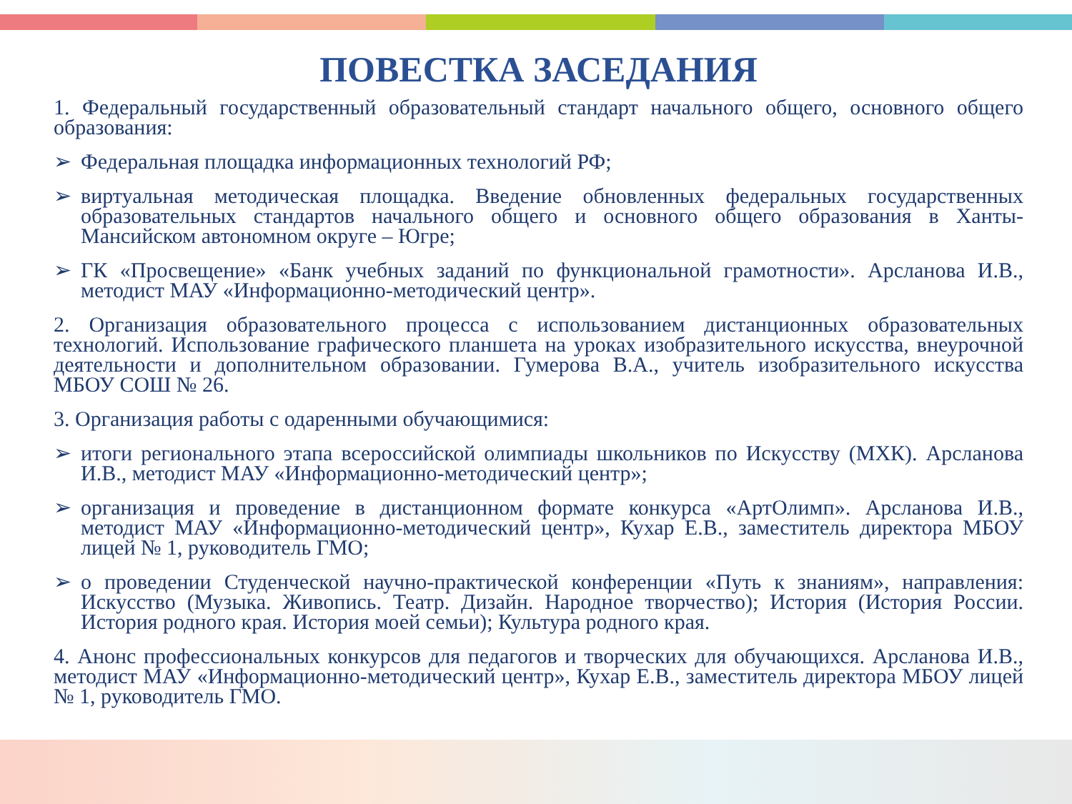ПОВЕСТКА ЗАСЕДАНИЯ
1. Федеральный государственный образовательный стандарт начального общего, основного общего образования:
➢ Федеральная площадка информационных технологий РФ;
➢ виртуальная методическая площадка. Введение обновленных федеральных государственных образовательных стандартов начального общего и основного общего образования в Ханты-Мансийском автономном округе – Югре;
➢ ГК «Просвещение» «Банк учебных заданий по функциональной грамотности». Арсланова И.В., методист МАУ «Информационно-методический центр».
2. Организация образовательного процесса с использованием дистанционных образовательных технологий. Использование графического планшета на уроках изобразительного искусства, внеурочной деятельности и дополнительном образовании. Гумерова В.А., учитель изобразительного искусства МБОУ СОШ № 26.
3. Организация работы с одаренными обучающимися:
➢ итоги регионального этапа всероссийской олимпиады школьников по Искусству (МХК). Арсланова И.В., методист МАУ «Информационно-методический центр»;
➢ организация и проведение в дистанционном формате конкурса «АртОлимп». Арсланова И.В., методист МАУ «Информационно-методический центр», Кухар Е.В., заместитель директора МБОУ лицей № 1, руководитель ГМО;
➢ о проведении Студенческой научно-практической конференции «Путь к знаниям», направления: Искусство (Музыка. Живопись. Театр. Дизайн. Народное творчество); История (История России. История родного края. История моей семьи); Культура родного края.
4. Анонс профессиональных конкурсов для педагогов и творческих для обучающихся. Арсланова И.В., методист МАУ «Информационно-методический центр», Кухар Е.В., заместитель директора МБОУ лицей № 1, руководитель ГМО.